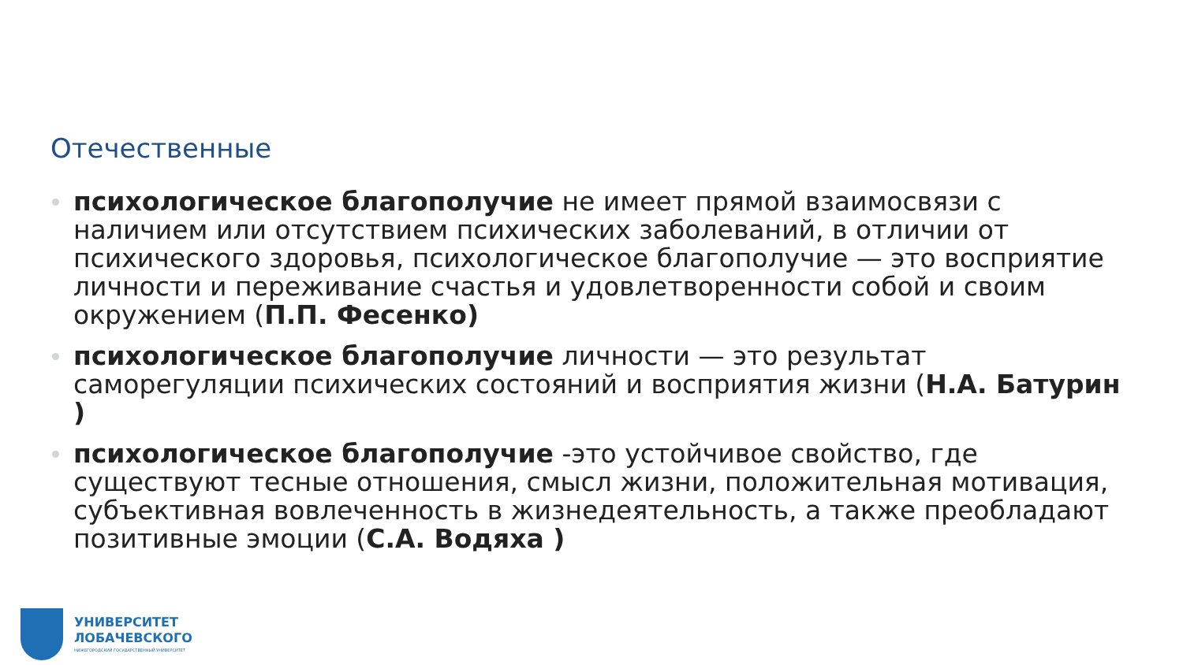Отечественные
психологическое благополучие не имеет прямой взаимосвязи с наличием или отсутствием психических заболеваний, в отличии от психического здоровья, психологическое благополучие — это восприятие личности и переживание счастья и удовлетворенности собой и своим окружением (П.П. Фесенко)
психологическое благополучие личности — это результат саморегуляции психических состояний и восприятия жизни (Н.А. Батурин )
психологическое благополучие -это устойчивое свойство, где существуют тесные отношения, смысл жизни, положительная мотивация, субъективная вовлеченность в жизнедеятельность, а также преобладают позитивные эмоции (С.А. Водяха )
УНИВЕРСИТЕТ
ЛОБАЧЕВСКОГО
НИЖЕГОРОДСКИЙ ГОСУДАРСТВЕННЫЙ УНИВЕРСИТЕТ